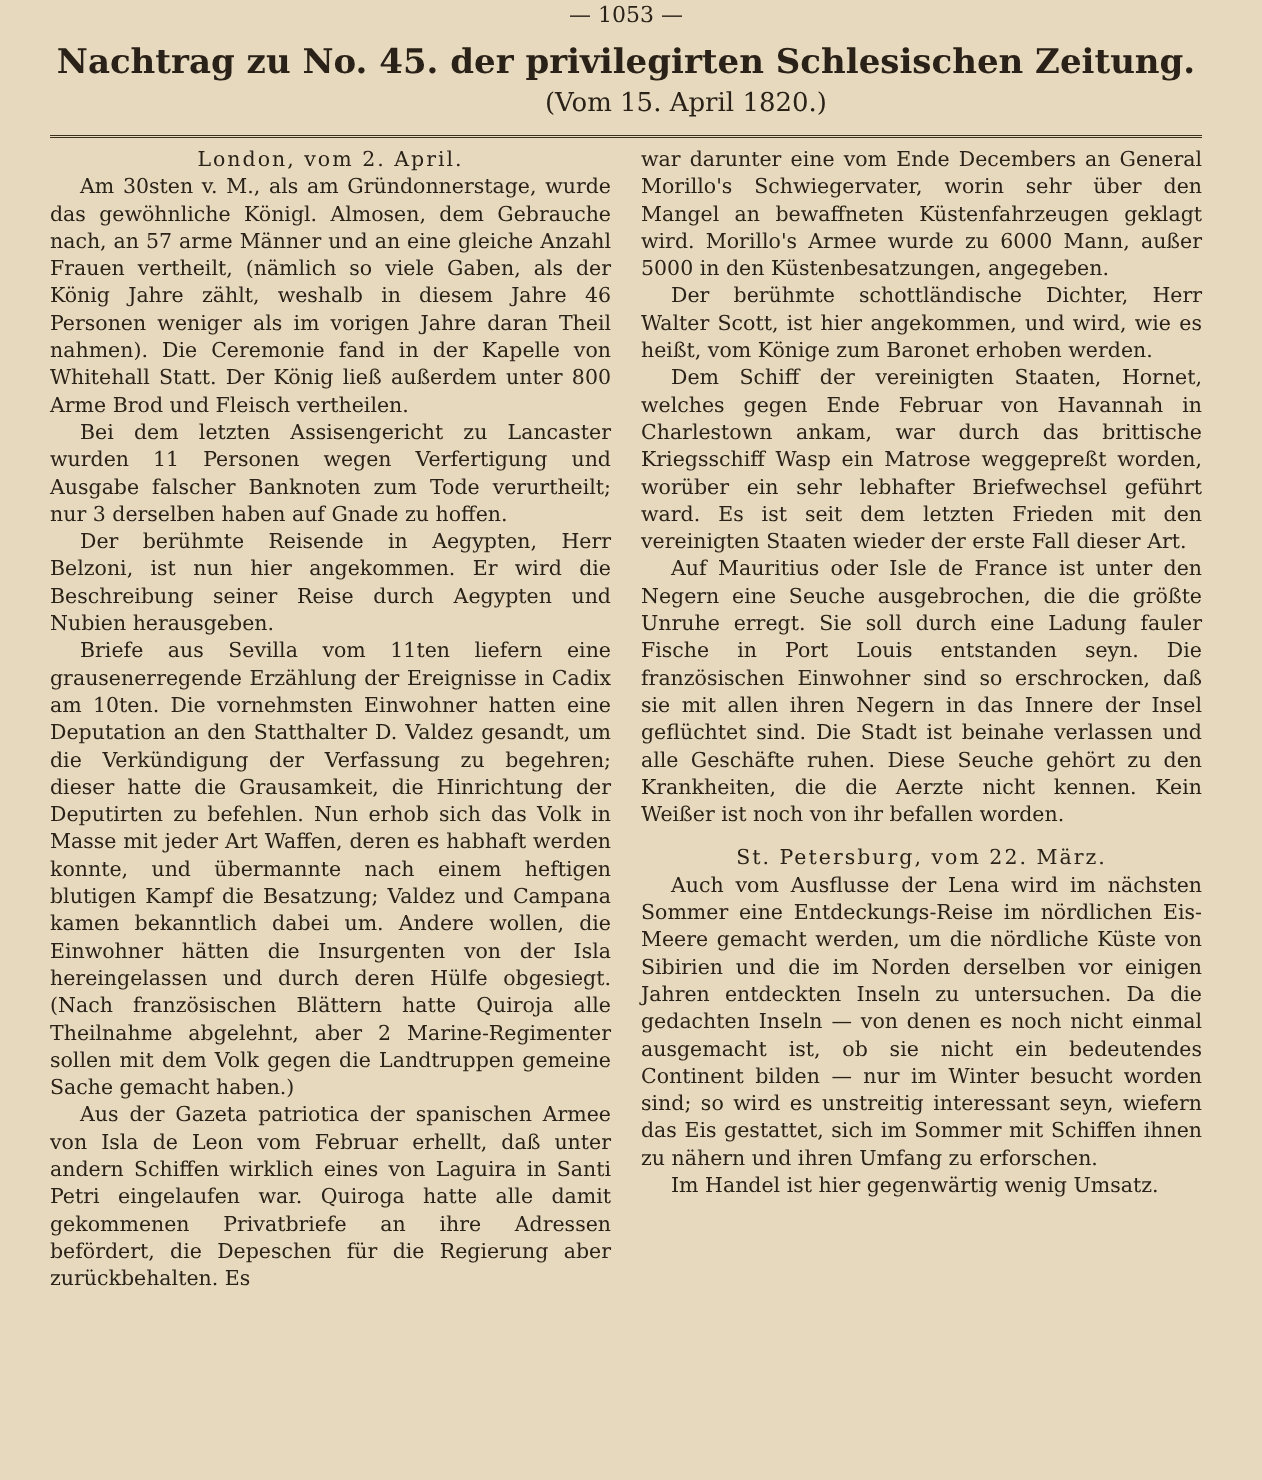— 1053 —
Nachtrag zu No. 45. der privilegirten Schlesischen Zeitung.
(Vom 15. April 1820.)
London, vom 2. April.
Am 30sten v. M., als am Gründonnerstage, wurde das gewöhnliche Königl. Almosen, dem Gebrauche nach, an 57 arme Männer und an eine gleiche Anzahl Frauen vertheilt, (nämlich so viele Gaben, als der König Jahre zählt, weshalb in diesem Jahre 46 Personen weniger als im vorigen Jahre daran Theil nahmen). Die Ceremonie fand in der Kapelle von Whitehall Statt. Der König ließ außerdem unter 800 Arme Brod und Fleisch vertheilen.
Bei dem letzten Assisengericht zu Lancaster wurden 11 Personen wegen Verfertigung und Ausgabe falscher Banknoten zum Tode verurtheilt; nur 3 derselben haben auf Gnade zu hoffen.
Der berühmte Reisende in Aegypten, Herr Belzoni, ist nun hier angekommen. Er wird die Beschreibung seiner Reise durch Aegypten und Nubien herausgeben.
Briefe aus Sevilla vom 11ten liefern eine grausenerregende Erzählung der Ereignisse in Cadix am 10ten. Die vornehmsten Einwohner hatten eine Deputation an den Statthalter D. Valdez gesandt, um die Verkündigung der Verfassung zu begehren; dieser hatte die Grausamkeit, die Hinrichtung der Deputirten zu befehlen. Nun erhob sich das Volk in Masse mit jeder Art Waffen, deren es habhaft werden konnte, und übermannte nach einem heftigen blutigen Kampf die Besatzung; Valdez und Campana kamen bekanntlich dabei um. Andere wollen, die Einwohner hätten die Insurgenten von der Isla hereingelassen und durch deren Hülfe obgesiegt. (Nach französischen Blättern hatte Quiroja alle Theilnahme abgelehnt, aber 2 Marine-Regimenter sollen mit dem Volk gegen die Landtruppen gemeine Sache gemacht haben.)
Aus der Gazeta patriotica der spanischen Armee von Isla de Leon vom Februar erhellt, daß unter andern Schiffen wirklich eines von Laguira in Santi Petri eingelaufen war. Quiroga hatte alle damit gekommenen Privatbriefe an ihre Adressen befördert, die Depeschen für die Regierung aber zurückbehalten. Es
war darunter eine vom Ende Decembers an General Morillo's Schwiegervater, worin sehr über den Mangel an bewaffneten Küstenfahrzeugen geklagt wird. Morillo's Armee wurde zu 6000 Mann, außer 5000 in den Küstenbesatzungen, angegeben.
Der berühmte schottländische Dichter, Herr Walter Scott, ist hier angekommen, und wird, wie es heißt, vom Könige zum Baronet erhoben werden.
Dem Schiff der vereinigten Staaten, Hornet, welches gegen Ende Februar von Havannah in Charlestown ankam, war durch das brittische Kriegsschiff Wasp ein Matrose weggepreßt worden, worüber ein sehr lebhafter Briefwechsel geführt ward. Es ist seit dem letzten Frieden mit den vereinigten Staaten wieder der erste Fall dieser Art.
Auf Mauritius oder Isle de France ist unter den Negern eine Seuche ausgebrochen, die die größte Unruhe erregt. Sie soll durch eine Ladung fauler Fische in Port Louis entstanden seyn. Die französischen Einwohner sind so erschrocken, daß sie mit allen ihren Negern in das Innere der Insel geflüchtet sind. Die Stadt ist beinahe verlassen und alle Geschäfte ruhen. Diese Seuche gehört zu den Krankheiten, die die Aerzte nicht kennen. Kein Weißer ist noch von ihr befallen worden.
St. Petersburg, vom 22. März.
Auch vom Ausflusse der Lena wird im nächsten Sommer eine Entdeckungs-Reise im nördlichen Eis-Meere gemacht werden, um die nördliche Küste von Sibirien und die im Norden derselben vor einigen Jahren entdeckten Inseln zu untersuchen. Da die gedachten Inseln — von denen es noch nicht einmal ausgemacht ist, ob sie nicht ein bedeutendes Continent bilden — nur im Winter besucht worden sind; so wird es unstreitig interessant seyn, wiefern das Eis gestattet, sich im Sommer mit Schiffen ihnen zu nähern und ihren Umfang zu erforschen.
Im Handel ist hier gegenwärtig wenig Umsatz.